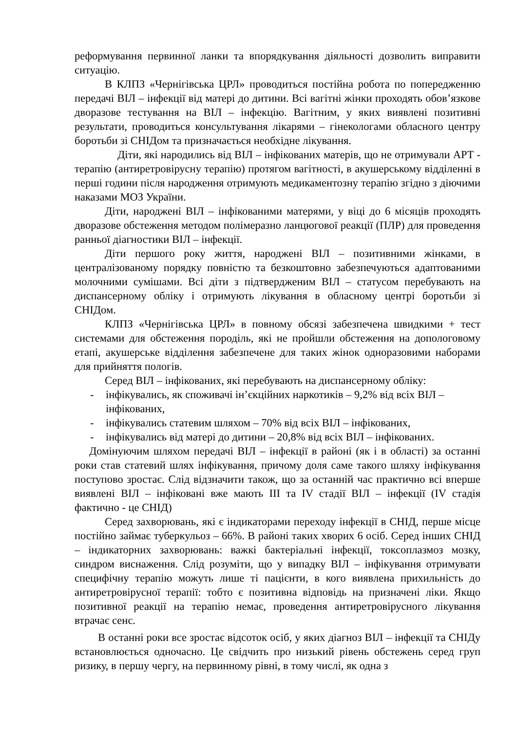реформування первинної ланки та впорядкування діяльності дозволить виправити ситуацію.
В КЛПЗ «Чернігівська ЦРЛ» проводиться постійна робота по попередженню передачі ВІЛ – інфекції від матері до дитини. Всі вагітні жінки проходять обов’язкове дворазове тестування на ВІЛ – інфекцію. Вагітним, у яких виявлені позитивні результати, проводиться консультування лікарями – гінекологами обласного центру боротьби зі СНІДом та призначається необхідне лікування.
Діти, які народились від ВІЛ – інфікованих матерів, що не отримували АРТ - терапію (антиретровірусну терапію) протягом вагітності, в акушерському відділенні в перші години після народження отримують медикаментозну терапію згідно з діючими наказами МОЗ України.
Діти, народжені ВІЛ – інфікованими матерями, у віці до 6 місяців проходять дворазове обстеження методом полімеразно ланцюгової реакції (ПЛР) для проведення ранньої діагностики ВІЛ – інфекції.
Діти першого року життя, народжені ВІЛ – позитивними жінками, в централізованому порядку повністю та безкоштовно забезпечуються адаптованими молочними сумішами. Всі діти з підтвердженим ВІЛ – статусом перебувають на диспансерному обліку і отримують лікування в обласному центрі боротьби зі СНІДом.
КЛПЗ «Чернігівська ЦРЛ» в повному обсязі забезпечена швидкими + тест системами для обстеження породіль, які не пройшли обстеження на допологовому етапі, акушерське відділення забезпечене для таких жінок одноразовими наборами для прийняття пологів.
Серед ВІЛ – інфікованих, які перебувають на диспансерному обліку:
- інфікувались, як споживачі ін’єкційних наркотиків – 9,2% від всіх ВІЛ – інфікованих,
- інфікувались статевим шляхом – 70% від всіх ВІЛ – інфікованих,
- інфікувались від матері до дитини – 20,8% від всіх ВІЛ – інфікованих.
Домінуючим шляхом передачі ВІЛ – інфекції в районі (як і в області) за останні роки став статевий шлях інфікування, причому доля саме такого шляху інфікування поступово зростає. Слід відзначити також, що за останній час практично всі вперше виявлені ВІЛ – інфіковані вже мають ІІІ та IV стадії ВІЛ – інфекції (IV стадія фактично - це СНІД)
Серед захворювань, які є індикаторами переходу інфекції в СНІД, перше місце постійно займає туберкульоз – 66%. В районі таких хворих 6 осіб. Серед інших СНІД – індикаторних захворювань: важкі бактеріальні інфекції, токсоплазмоз мозку, синдром виснаження. Слід розуміти, що у випадку ВІЛ – інфікування отримувати специфічну терапію можуть лише ті пацієнти, в кого виявлена прихильність до антиретровірусної терапії: тобто є позитивна відповідь на призначені ліки. Якщо позитивної реакції на терапію немає, проведення антиретровірусного лікування втрачає сенс.
В останні роки все зростає відсоток осіб, у яких діагноз ВІЛ – інфекції та СНІДу встановлюється одночасно. Це свідчить про низький рівень обстежень серед груп ризику, в першу чергу, на первинному рівні, в тому числі, як одна з